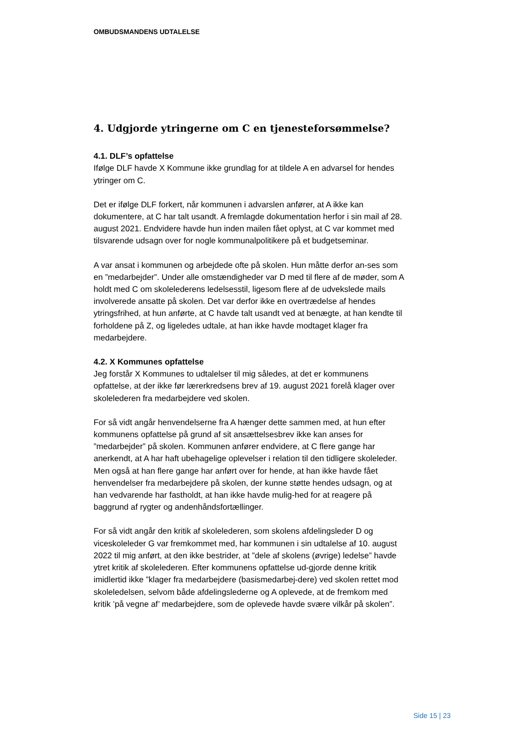OMBUDSMANDENS UDTALELSE
4. Udgjorde ytringerne om C en tjenesteforsømmelse?
4.1. DLF’s opfattelse
Ifølge DLF havde X Kommune ikke grundlag for at tildele A en advarsel for hendes ytringer om C.
Det er ifølge DLF forkert, når kommunen i advarslen anfører, at A ikke kan dokumentere, at C har talt usandt. A fremlagde dokumentation herfor i sin mail af 28. august 2021. Endvidere havde hun inden mailen fået oplyst, at C var kommet med tilsvarende udsagn over for nogle kommunalpolitikere på et budgetseminar.
A var ansat i kommunen og arbejdede ofte på skolen. Hun måtte derfor an-ses som en ”medarbejder”. Under alle omstændigheder var D med til flere af de møder, som A holdt med C om skolelederens ledelsesstil, ligesom flere af de udvekslede mails involverede ansatte på skolen. Det var derfor ikke en overtrædelse af hendes ytringsfrihed, at hun anførte, at C havde talt usandt ved at benægte, at han kendte til forholdene på Z, og ligeledes udtale, at han ikke havde modtaget klager fra medarbejdere.
4.2. X Kommunes opfattelse
Jeg forstår X Kommunes to udtalelser til mig således, at det er kommunens opfattelse, at der ikke før lærerkredsens brev af 19. august 2021 forelå klager over skolelederen fra medarbejdere ved skolen.
For så vidt angår henvendelserne fra A hænger dette sammen med, at hun efter kommunens opfattelse på grund af sit ansættelsesbrev ikke kan anses for ”medarbejder” på skolen. Kommunen anfører endvidere, at C flere gange har anerkendt, at A har haft ubehagelige oplevelser i relation til den tidligere skoleleder. Men også at han flere gange har anført over for hende, at han ikke havde fået henvendelser fra medarbejdere på skolen, der kunne støtte hendes udsagn, og at han vedvarende har fastholdt, at han ikke havde mulig-hed for at reagere på baggrund af rygter og andenhåndsfortællinger.
For så vidt angår den kritik af skolelederen, som skolens afdelingsleder D og viceskoleleder G var fremkommet med, har kommunen i sin udtalelse af 10. august 2022 til mig anført, at den ikke bestrider, at ”dele af skolens (øvrige) ledelse” havde ytret kritik af skolelederen. Efter kommunens opfattelse ud-gjorde denne kritik imidlertid ikke ”klager fra medarbejdere (basismedarbej-dere) ved skolen rettet mod skoleledelsen, selvom både afdelingslederne og A oplevede, at de fremkom med kritik ’på vegne af’ medarbejdere, som de oplevede havde svære vilkår på skolen”.
Side 15 | 23